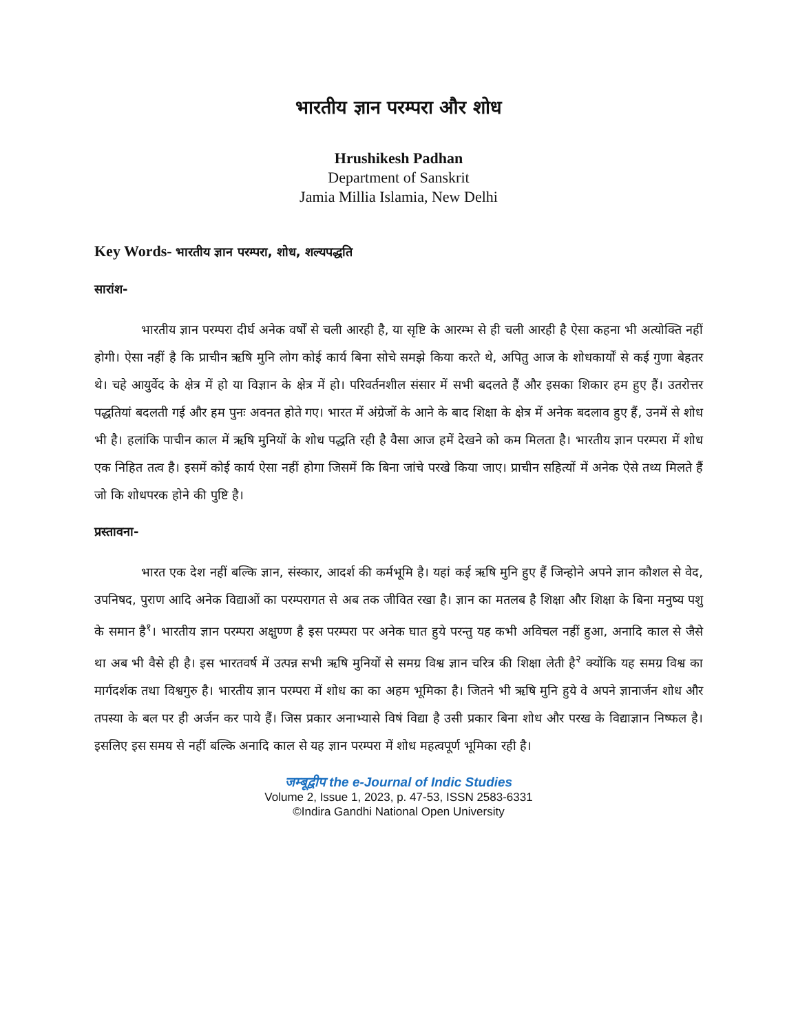भारतीय ज्ञान परम्परा और शोध
Hrushikesh Padhan
Department of Sanskrit
Jamia Millia Islamia, New Delhi
Key Words- भारतीय ज्ञान परम्परा, शोध, शल्यपद्धति
सारांश-
भारतीय ज्ञान परम्परा दीर्घ अनेक वर्षों से चली आरही है, या सृष्टि के आरम्भ से ही चली आरही है ऐसा कहना भी अत्योक्ति नहीं होगी। ऐसा नहीं है कि प्राचीन ऋषि मुनि लोग कोई कार्य बिना सोचे समझे किया करते थे, अपितु आज के शोधकार्यों से कई गुणा बेहतर थे। चहे आयुर्वेद के क्षेत्र में हो या विज्ञान के क्षेत्र में हो। परिवर्तनशील संसार में सभी बदलते हैं और इसका शिकार हम हुए हैं। उतरोत्तर पद्धतियां बदलती गई और हम पुनः अवनत होते गए। भारत में अंग्रेजों के आने के बाद शिक्षा के क्षेत्र में अनेक बदलाव हुए हैं, उनमें से शोध भी है। हलांकि पाचीन काल में ऋषि मुनियों के शोध पद्धति रही है वैसा आज हमें देखने को कम मिलता है। भारतीय ज्ञान परम्परा में शोध एक निहित तत्व है। इसमें कोई कार्य ऐसा नहीं होगा जिसमें कि बिना जांचे परखे किया जाए। प्राचीन सहित्यों में अनेक ऐसे तथ्य मिलते हैं जो कि शोधपरक होने की पुष्टि है।
प्रस्तावना-
भारत एक देश नहीं बल्कि ज्ञान, संस्कार, आदर्श की कर्मभूमि है। यहां कई ऋषि मुनि हुए हैं जिन्होने अपने ज्ञान कौशल से वेद, उपनिषद, पुराण आदि अनेक विद्याओं का परम्परागत से अब तक जीवित रखा है। ज्ञान का मतलब है शिक्षा और शिक्षा के बिना मनुष्य पशु के समान है<sup>१</sup>। भारतीय ज्ञान परम्परा अक्षुण्ण है इस परम्परा पर अनेक घात हुये परन्तु यह कभी अविचल नहीं हुआ, अनादि काल से जैसे था अब भी वैसे ही है। इस भारतवर्ष में उत्पन्न सभी ऋषि मुनियों से समग्र विश्व ज्ञान चरित्र की शिक्षा लेती है<sup>२</sup> क्योंकि यह समग्र विश्व का मार्गदर्शक तथा विश्वगुरु है। भारतीय ज्ञान परम्परा में शोध का का अहम भूमिका है। जितने भी ऋषि मुनि हुये वे अपने ज्ञानार्जन शोध और तपस्या के बल पर ही अर्जन कर पाये हैं। जिस प्रकार अनाभ्यासे विषं विद्या है उसी प्रकार बिना शोध और परख के विद्याज्ञान निष्फल है। इसलिए इस समय से नहीं बल्कि अनादि काल से यह ज्ञान परम्परा में शोध महत्वपूर्ण भूमिका रही है।
जम्बूद्वीप the e-Journal of Indic Studies
Volume 2, Issue 1, 2023, p. 47-53, ISSN 2583-6331
©Indira Gandhi National Open University